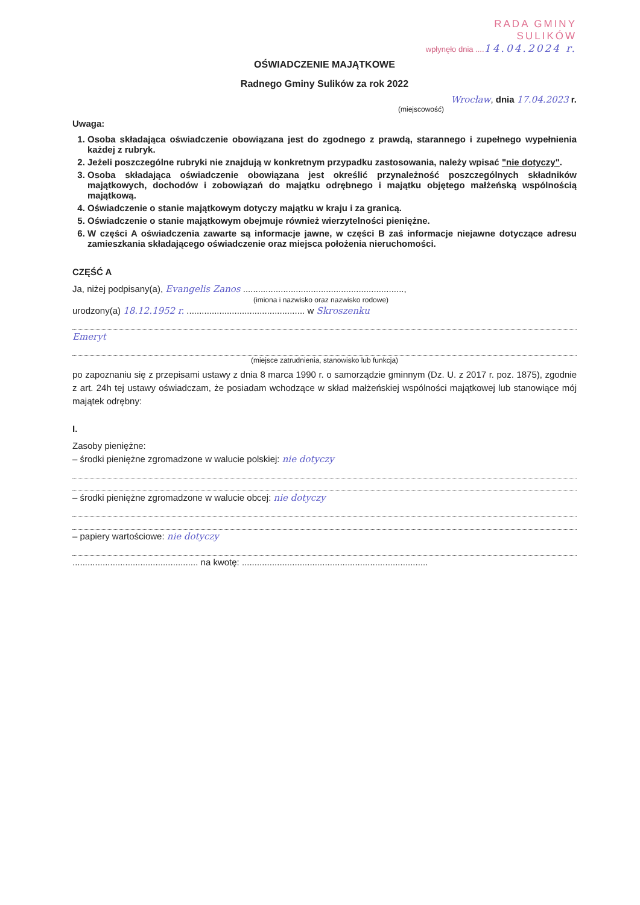RADA GMINY
SULIKÓW
wpłynęło dnia .... 14.04.2024 r.
OŚWIADCZENIE MAJĄTKOWE
Radnego Gminy Sulików za rok 2022
Wrocław, dnia 17.04.2023 r.
(miejscowość)
Uwaga:
1. Osoba składająca oświadczenie obowiązana jest do zgodnego z prawdą, starannego i zupełnego wypełnienia każdej z rubryk.
2. Jeżeli poszczególne rubryki nie znajdują w konkretnym przypadku zastosowania, należy wpisać "nie dotyczy".
3. Osoba składająca oświadczenie obowiązana jest określić przynależność poszczególnych składników majątkowych, dochodów i zobowiązań do majątku odrębnego i majątku objętego małżeńską wspólnością majątkową.
4. Oświadczenie o stanie majątkowym dotyczy majątku w kraju i za granicą.
5. Oświadczenie o stanie majątkowym obejmuje również wierzytelności pieniężne.
6. W części A oświadczenia zawarte są informacje jawne, w części B zaś informacje niejawne dotyczące adresu zamieszkania składającego oświadczenie oraz miejsca położenia nieruchomości.
CZĘŚĆ A
Ja, niżej podpisany(a), Evangelis Zanos ................................................................,
(imiona i nazwisko oraz nazwisko rodowe)
urodzony(a) 18.12.1952 r. ............................................... w Skroszenku
Emeryt
(miejsce zatrudnienia, stanowisko lub funkcja)
po zapoznaniu się z przepisami ustawy z dnia 8 marca 1990 r. o samorządzie gminnym (Dz. U. z 2017 r. poz. 1875), zgodnie z art. 24h tej ustawy oświadczam, że posiadam wchodzące w skład małżeńskiej wspólności majątkowej lub stanowiące mój majątek odrębny:
I.
Zasoby pieniężne:
– środki pieniężne zgromadzone w walucie polskiej: nie dotyczy
– środki pieniężne zgromadzone w walucie obcej: nie dotyczy
– papiery wartościowe: nie dotyczy
.................................................. na kwotę: ..........................................................................